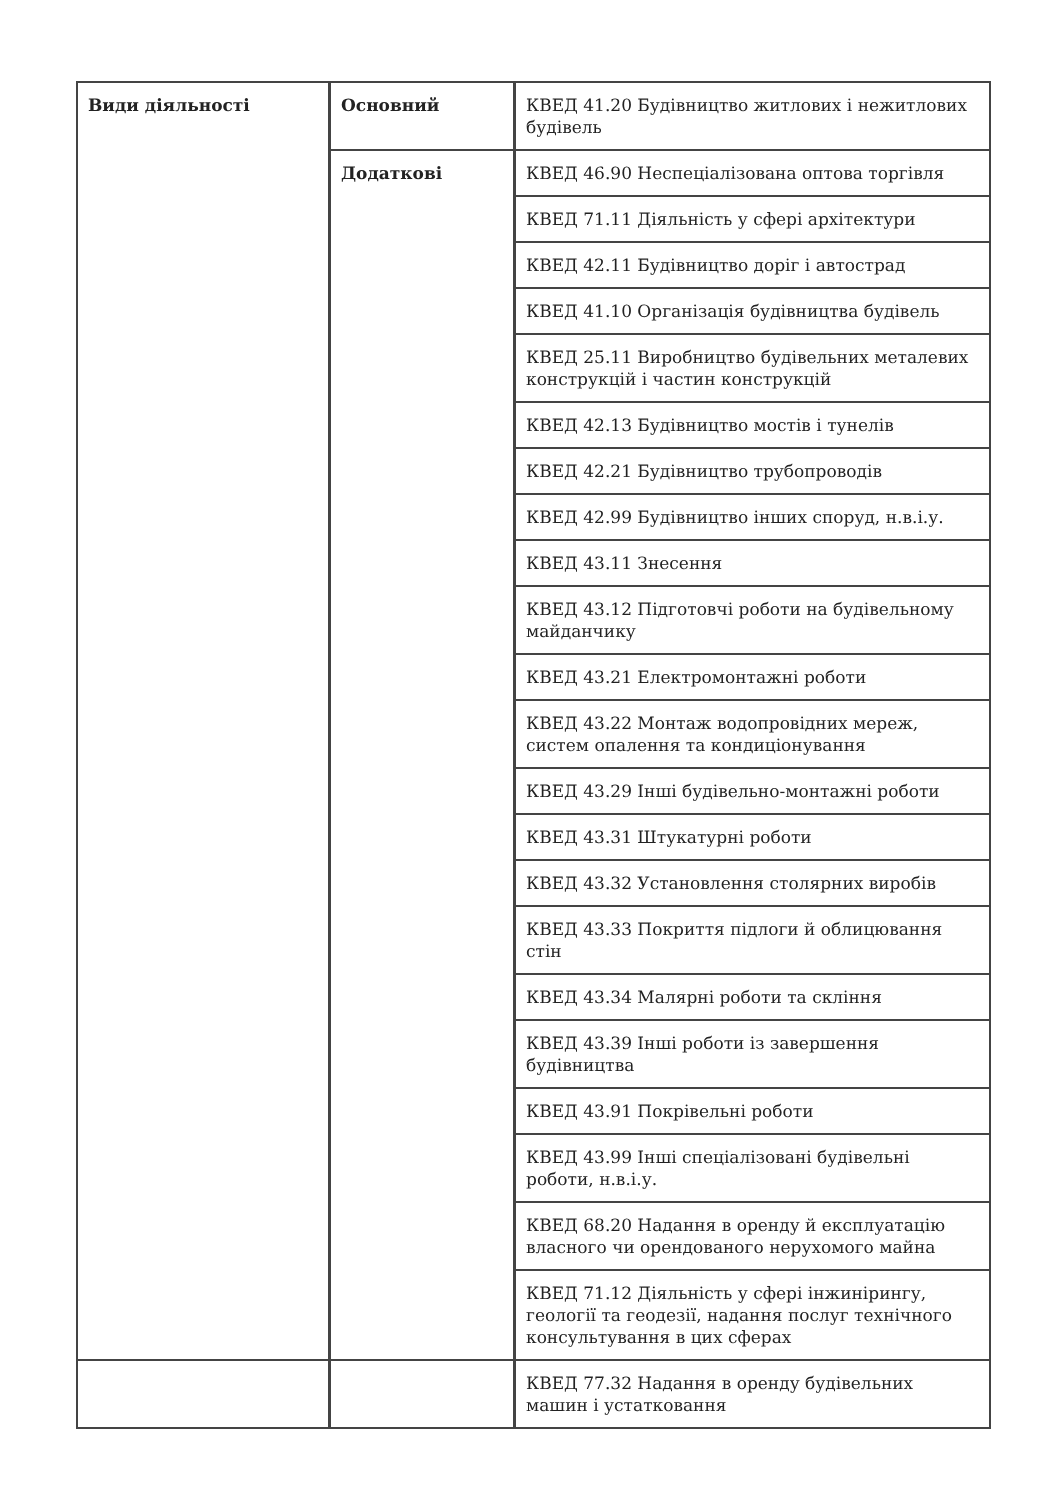| Види діяльності | Основний | КВЕД 41.20 Будівництво житлових і нежитлових будівель |
| | Додаткові | КВЕД 46.90 Неспеціалізована оптова торгівля |
| | | КВЕД 71.11 Діяльність у сфері архітектури |
| | | КВЕД 42.11 Будівництво доріг і автострад |
| | | КВЕД 41.10 Організація будівництва будівель |
| | | КВЕД 25.11 Виробництво будівельних металевих конструкцій і частин конструкцій |
| | | КВЕД 42.13 Будівництво мостів і тунелів |
| | | КВЕД 42.21 Будівництво трубопроводів |
| | | КВЕД 42.99 Будівництво інших споруд, н.в.і.у. |
| | | КВЕД 43.11 Знесення |
| | | КВЕД 43.12 Підготовчі роботи на будівельному майданчику |
| | | КВЕД 43.21 Електромонтажні роботи |
| | | КВЕД 43.22 Монтаж водопровідних мереж, систем опалення та кондиціонування |
| | | КВЕД 43.29 Інші будівельно-монтажні роботи |
| | | КВЕД 43.31 Штукатурні роботи |
| | | КВЕД 43.32 Установлення столярних виробів |
| | | КВЕД 43.33 Покриття підлоги й облицювання стін |
| | | КВЕД 43.34 Малярні роботи та скління |
| | | КВЕД 43.39 Інші роботи із завершення будівництва |
| | | КВЕД 43.91 Покрівельні роботи |
| | | КВЕД 43.99 Інші спеціалізовані будівельні роботи, н.в.і.у. |
| | | КВЕД 68.20 Надання в оренду й експлуатацію власного чи орендованого нерухомого майна |
| | | КВЕД 71.12 Діяльність у сфері інжинірингу, геології та геодезії, надання послуг технічного консультування в цих сферах |
| | | КВЕД 77.32 Надання в оренду будівельних машин і устатковання |